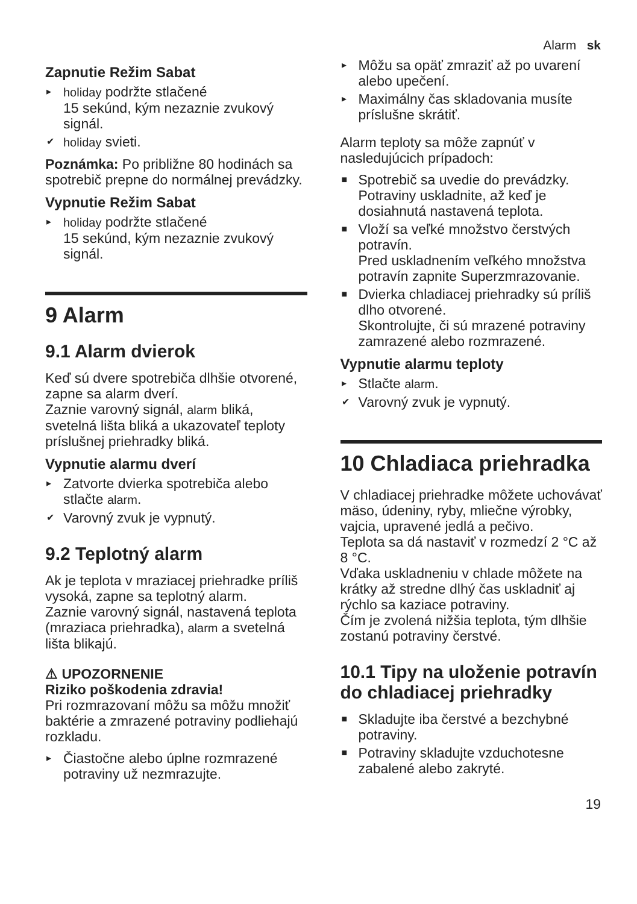Alarm sk
Zapnutie Režim Sabat
▸ holiday podržte stlačené
15 sekúnd, kým nezaznie zvukový signál.
✔ holiday svieti.
Poznámka: Po približne 80 hodinách sa spotrebič prepne do normálnej prevádzky.
Vypnutie Režim Sabat
▸ holiday podržte stlačené
15 sekúnd, kým nezaznie zvukový signál.
9 Alarm
9.1 Alarm dvierok
Keď sú dvere spotrebiča dlhšie otvorené, zapne sa alarm dverí.
Zaznie varovný signál, alarm bliká, svetelná lišta bliká a ukazovateľ teploty príslušnej priehradky bliká.
Vypnutie alarmu dverí
▸ Zatvorte dvierka spotrebiča alebo stlačte alarm.
✔ Varovný zvuk je vypnutý.
9.2 Teplotný alarm
Ak je teplota v mraziacej priehradke príliš vysoká, zapne sa teplotný alarm.
Zaznie varovný signál, nastavená teplota (mraziaca priehradka), alarm a svetelná lišta blikajú.
⚠ UPOZORNENIE
Riziko poškodenia zdravia!
Pri rozmrazovaní môžu sa môžu množiť baktérie a zmrazené potraviny podliehajú rozkladu.
▸ Čiastočne alebo úplne rozmrazené potraviny už nezmrazujte.
▸ Môžu sa opäť zmraziť až po uvarení alebo upečení.
▸ Maximálny čas skladovania musíte príslušne skrátiť.
Alarm teploty sa môže zapnúť v nasledujúcich prípadoch:
■ Spotrebič sa uvedie do prevádzky.
Potraviny uskladnite, až keď je dosiahnutá nastavená teplota.
■ Vloží sa veľké množstvo čerstvých potravín.
Pred uskladnením veľkého množstva potravín zapnite Superzmrazovanie.
■ Dvierka chladiacej priehradky sú príliš dlho otvorené.
Skontrolujte, či sú mrazené potraviny zamrazené alebo rozmrazené.
Vypnutie alarmu teploty
▸ Stlačte alarm.
✔ Varovný zvuk je vypnutý.
10 Chladiaca priehradka
V chladiacej priehradke môžete uchovávať mäso, údeniny, ryby, mliečne výrobky, vajcia, upravené jedlá a pečivo.
Teplota sa dá nastaviť v rozmedzí 2 °C až 8 °C.
Vďaka uskladneniu v chlade môžete na krátky až stredne dlhý čas uskladniť aj rýchlo sa kaziace potraviny.
Čím je zvolená nižšia teplota, tým dlhšie zostanú potraviny čerstvé.
10.1 Tipy na uloženie potravín do chladiacej priehradky
■ Skladujte iba čerstvé a bezchybné potraviny.
■ Potraviny skladujte vzduchotesne zabalené alebo zakryté.
19